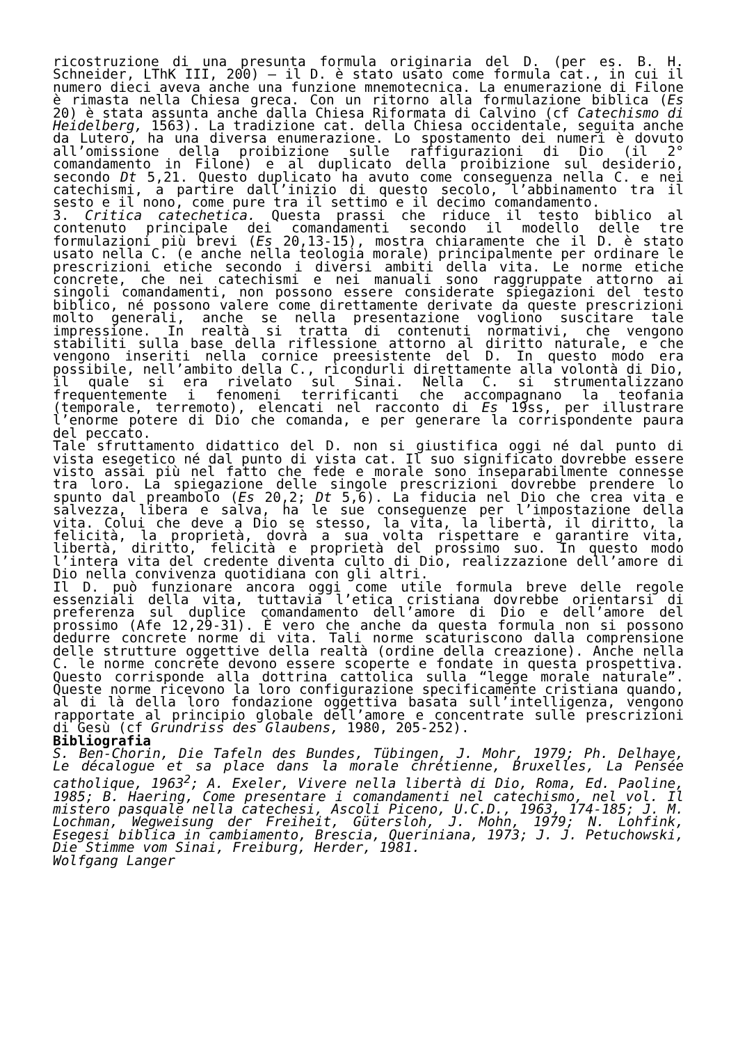ricostruzione di una presunta formula originaria del D. (per es. B. H. Schneider, LThK III, 200) – il D. è stato usato come formula cat., in cui il numero dieci aveva anche una funzione mnemotecnica. La enumerazione di Filone è rimasta nella Chiesa greca. Con un ritorno alla formulazione biblica (Es 20) è stata assunta anche dalla Chiesa Riformata di Calvino (cf Catechismo di Heidelberg, 1563). La tradizione cat. della Chiesa occidentale, seguita anche da Lutero, ha una diversa enumerazione. Lo spostamento dei numeri è dovuto all’omissione della proibizione sulle raffigurazioni di Dio (il 2° comandamento in Filone) e al duplicato della proibizione sul desiderio, secondo Dt 5,21. Questo duplicato ha avuto come conseguenza nella C. e nei catechismi, a partire dall’inizio di questo secolo, l’abbinamento tra il sesto e il nono, come pure tra il settimo e il decimo comandamento.
3. Critica catechetica. Questa prassi che riduce il testo biblico al contenuto principale dei comandamenti secondo il modello delle tre formulazioni più brevi (Es 20,13-15), mostra chiaramente che il D. è stato usato nella C. (e anche nella teologia morale) principalmente per ordinare le prescrizioni etiche secondo i diversi ambiti della vita. Le norme etiche concrete, che nei catechismi e nei manuali sono raggruppate attorno ai singoli comandamenti, non possono essere considerate spiegazioni del testo biblico, né possono valere come direttamente derivate da queste prescrizioni molto generali, anche se nella presentazione vogliono suscitare tale impressione. In realtà si tratta di contenuti normativi, che vengono stabiliti sulla base della riflessione attorno al diritto naturale, e che vengono inseriti nella cornice preesistente del D. In questo modo era possibile, nell’ambito della C., ricondurli direttamente alla volontà di Dio, il quale si era rivelato sul Sinai. Nella C. si strumentalizzano frequentemente i fenomeni terrificanti che accompagnano la teofania (temporale, terremoto), elencati nel racconto di Es 19ss, per illustrare l’enorme potere di Dio che comanda, e per generare la corrispondente paura del peccato.
Tale sfruttamento didattico del D. non si giustifica oggi né dal punto di vista esegetico né dal punto di vista cat. Il suo significato dovrebbe essere visto assai più nel fatto che fede e morale sono inseparabilmente connesse tra loro. La spiegazione delle singole prescrizioni dovrebbe prendere lo spunto dal preambolo (Es 20,2; Dt 5,6). La fiducia nel Dio che crea vita e salvezza, libera e salva, ha le sue conseguenze per l’impostazione della vita. Colui che deve a Dio se stesso, la vita, la libertà, il diritto, la felicità, la proprietà, dovrà a sua volta rispettare e garantire vita, libertà, diritto, felicità e proprietà del prossimo suo. In questo modo l’intera vita del credente diventa culto di Dio, realizzazione dell’amore di Dio nella convivenza quotidiana con gli altri.
Il D. può funzionare ancora oggi come utile formula breve delle regole essenziali della vita, tuttavia l’etica cristiana dovrebbe orientarsi di preferenza sul duplice comandamento dell’amore di Dio e dell’amore del prossimo (Afe 12,29-31). È vero che anche da questa formula non si possono dedurre concrete norme di vita. Tali norme scaturiscono dalla comprensione delle strutture oggettive della realtà (ordine della creazione). Anche nella C. le norme concrete devono essere scoperte e fondate in questa prospettiva. Questo corrisponde alla dottrina cattolica sulla “legge morale naturale”. Queste norme ricevono la loro configurazione specificamente cristiana quando, al di là della loro fondazione oggettiva basata sull’intelligenza, vengono rapportate al principio globale dell’amore e concentrate sulle prescrizioni di Gesù (cf Grundriss des Glaubens, 1980, 205-252).
Bibliografia
S. Ben-Chorin, Die Tafeln des Bundes, Tübingen, J. Mohr, 1979; Ph. Delhaye, Le décalogue et sa place dans la morale chrétienne, Bruxelles, La Pensée catholique, 1963<sup>2</sup>; A. Exeler, Vivere nella libertà di Dio, Roma, Ed. Paoline, 1985; B. Haering, Come presentare i comandamenti nel catechismo, nel vol. Il mistero pasquale nella catechesi, Ascoli Piceno, U.C.D., 1963, 174-185; J. M. Lochman, Wegweisung der Freiheit, Gütersloh, J. Mohn, 1979; N. Lohfink, Esegesi biblica in cambiamento, Brescia, Queriniana, 1973; J. J. Petuchowski, Die Stimme vom Sinai, Freiburg, Herder, 1981.
Wolfgang Langer